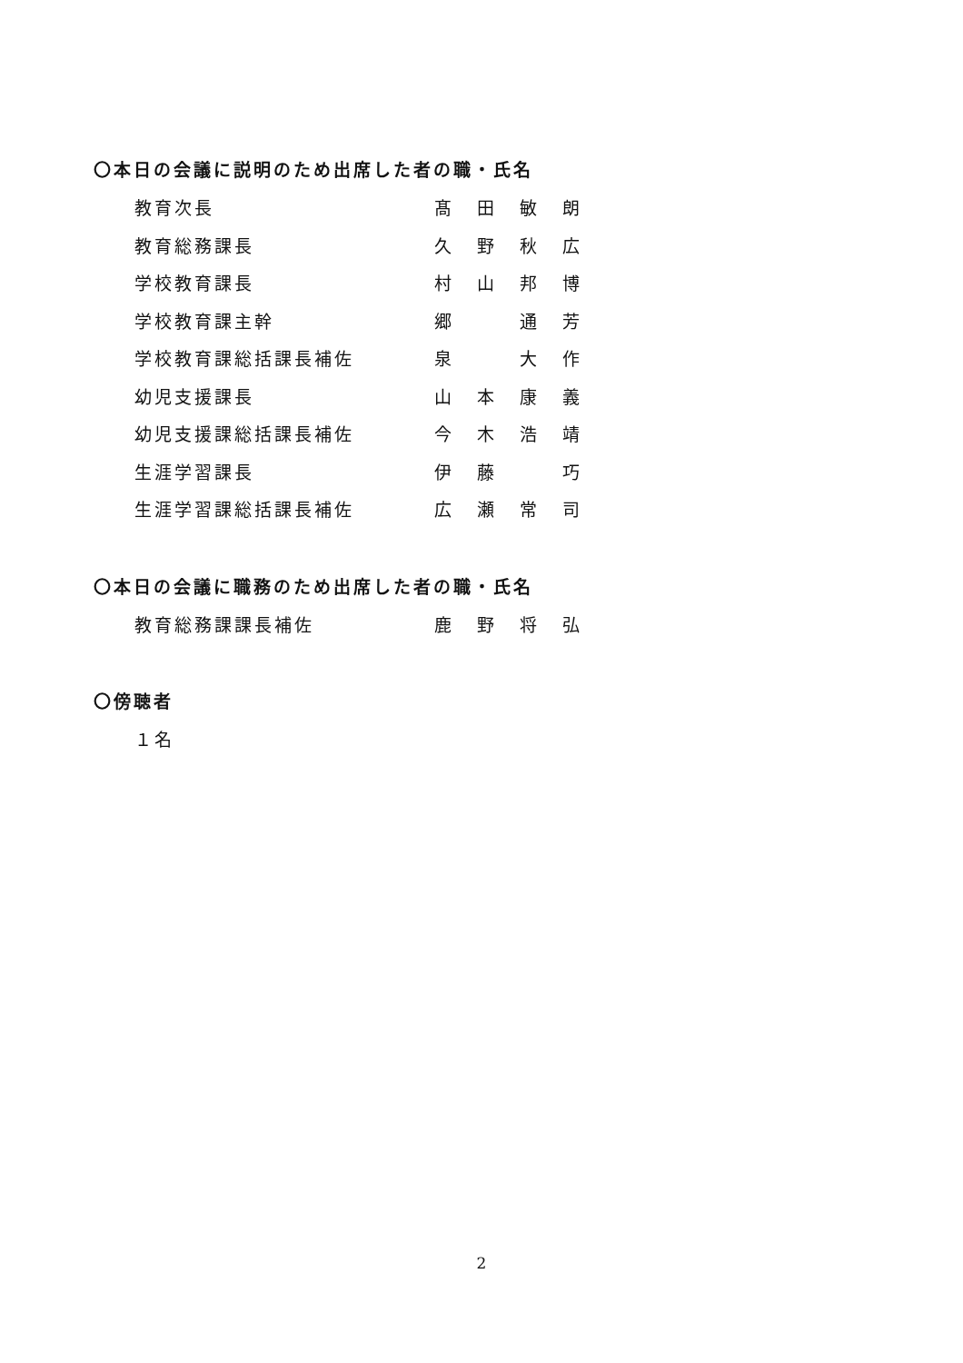〇本日の会議に説明のため出席した者の職・氏名
教育次長 髙田敏朗
教育総務課長 久野秋広
学校教育課長 村山邦博
学校教育課主幹 郷 通芳
学校教育課総括課長補佐 泉 大作
幼児支援課長 山本康義
幼児支援課総括課長補佐 今木浩靖
生涯学習課長 伊藤 巧
生涯学習課総括課長補佐 広瀬常司
〇本日の会議に職務のため出席した者の職・氏名
教育総務課課長補佐 鹿野将弘
〇傍聴者
１名
2